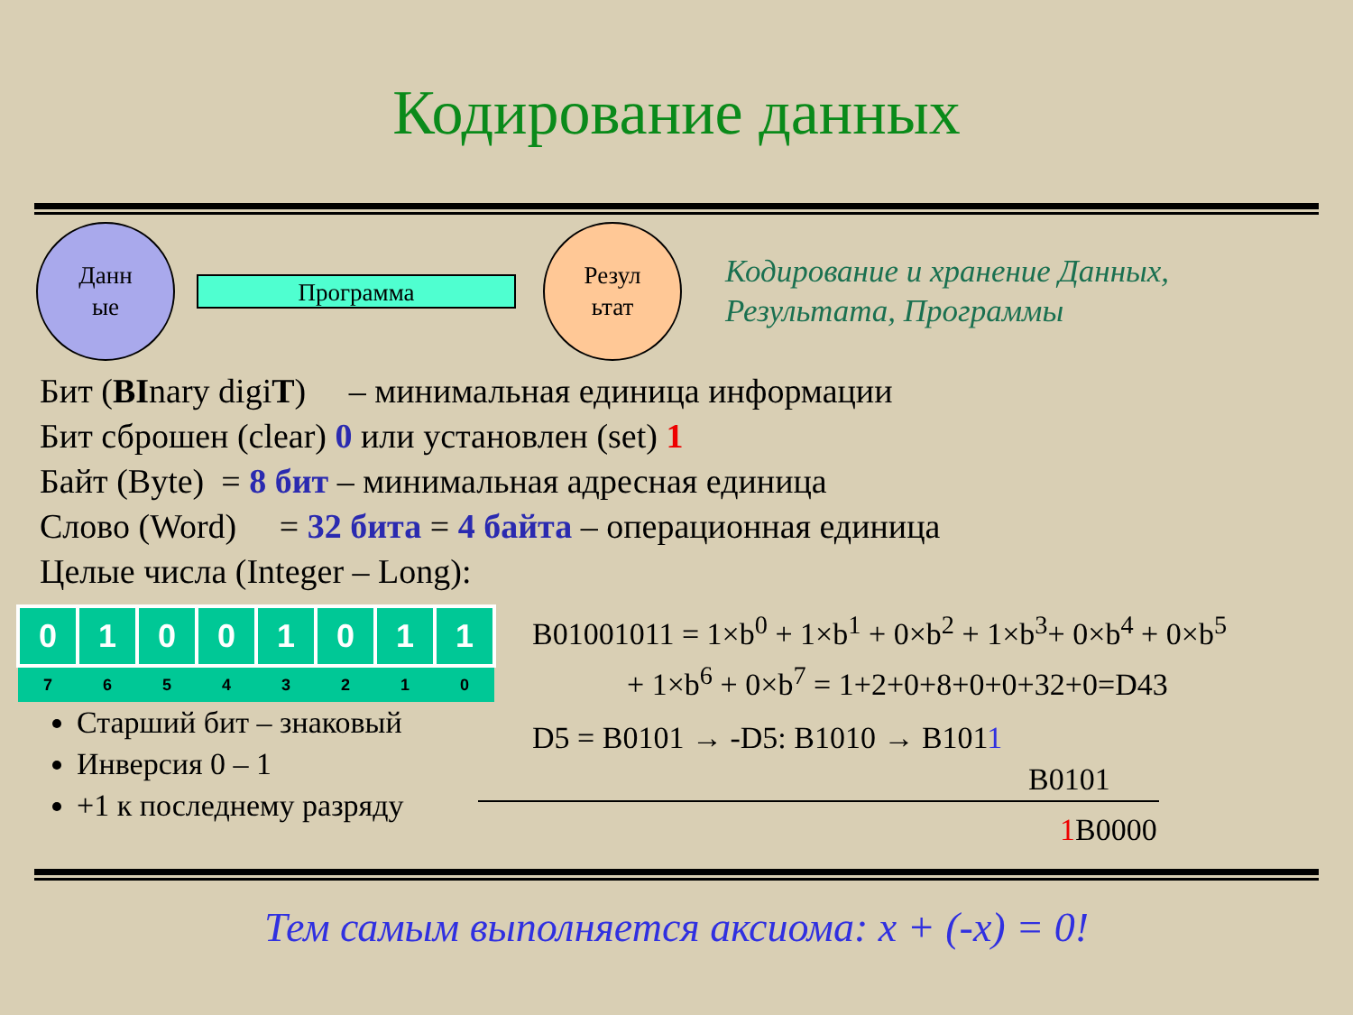Кодирование данных
Данн
ые
Программа
Резул
ьтат
Кодирование и хранение Данных,
Результата, Программы
Бит (BInary digiT) – минимальная единица информации
Бит сброшен (clear) 0 или установлен (set) 1
Байт (Byte) = 8 бит – минимальная адресная единица
Слово (Word) = 32 бита = 4 байта – операционная единица
Целые числа (Integer – Long):
| 0 | 1 | 0 | 0 | 1 | 0 | 1 | 1 |
| 7 | 6 | 5 | 4 | 3 | 2 | 1 | 0 |
Старший бит – знаковый
Инверсия 0 – 1
+1 к последнему разряду
B01001011 = 1×b<sup>0</sup> + 1×b<sup>1</sup> + 0×b<sup>2</sup> + 1×b<sup>3</sup>+ 0×b<sup>4</sup> + 0×b<sup>5</sup>
+ 1×b<sup>6</sup> + 0×b<sup>7</sup> = 1+2+0+8+0+0+32+0=D43
D5 = B0101 → -D5: B1010 → B1011
B0101
1 B0000
Тем самым выполняется аксиома: x + (-x) = 0!